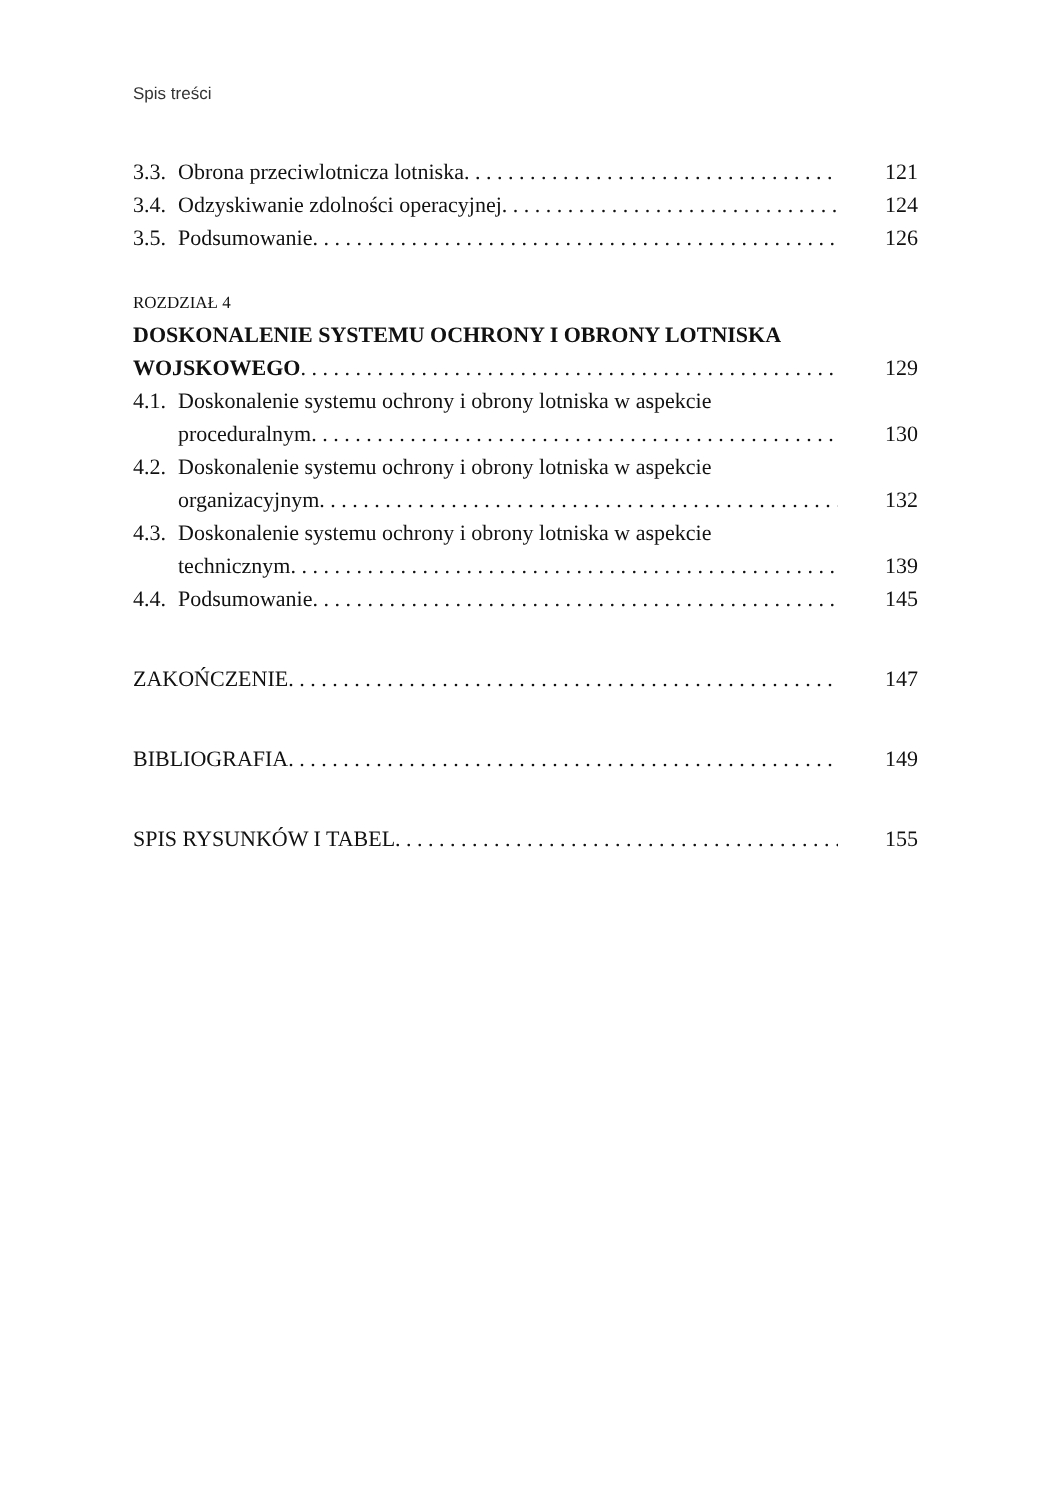Spis treści
3.3. Obrona przeciwlotnicza lotniska 121
3.4. Odzyskiwanie zdolności operacyjnej 124
3.5. Podsumowanie 126
ROZDZIAŁ 4
DOSKONALENIE SYSTEMU OCHRONY I OBRONY LOTNISKA
WOJSKOWEGO 129
4.1. Doskonalenie systemu ochrony i obrony lotniska w aspekcie
proceduralnym 130
4.2. Doskonalenie systemu ochrony i obrony lotniska w aspekcie
organizacyjnym 132
4.3. Doskonalenie systemu ochrony i obrony lotniska w aspekcie
technicznym 139
4.4. Podsumowanie 145
ZAKOŃCZENIE 147
BIBLIOGRAFIA 149
SPIS RYSUNKÓW I TABEL 155